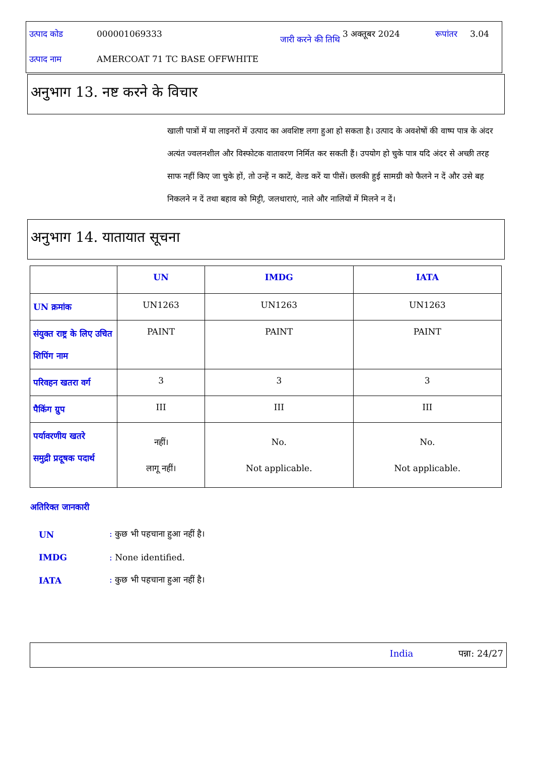| उत्पाद कोड | 000001069333 | जारी करने की तिथि | 3 अक्तूबर 2024 | रूपांतर | 3.04 |
| उत्पाद नाम | AMERCOAT 71 TC BASE OFFWHITE | | | | |
अनुभाग 13. नष्ट करने के विचार
खाली पात्रों में या लाइनरों में उत्पाद का अवशिष्ट लगा हुआ हो सकता है। उत्पाद के अवशेषों की वाष्प पात्र के अंदर अत्यंत ज्वलनशील और विस्फोटक वातावरण निर्मित कर सकती हैं। उपयोग हो चुके पात्र यदि अंदर से अच्छी तरह साफ नहीं किए जा चुके हों, तो उन्हें न काटें, वेल्ड करें या पीसें। छलकी हुई सामग्री को फैलने न दें और उसे बह निकलने न दें तथा बहाव को मिट्टी, जलधाराएं, नाले और नालियों में मिलने न दें।
अनुभाग 14. यातायात सूचना
| | UN | IMDG | IATA |
| --- | --- | --- | --- |
| UN क्रमांक | UN1263 | UN1263 | UN1263 |
| संयुक्त राष्ट्र के लिए उचित शिपिंग नाम | PAINT | PAINT | PAINT |
| परिवहन खतरा वर्ग | 3 | 3 | 3 |
| पैकिंग ग्रुप | III | III | III |
| पर्यावरणीय खतरे समुद्री प्रदूषक पदार्थ | नहीं। लागू नहीं। | No. Not applicable. | No. Not applicable. |
अतिरिक्त जानकारी
| UN | : कुछ भी पहचाना हुआ नहीं है। |
| IMDG | : None identified. |
| IATA | : कुछ भी पहचाना हुआ नहीं है। |
India पन्ना: 24/27